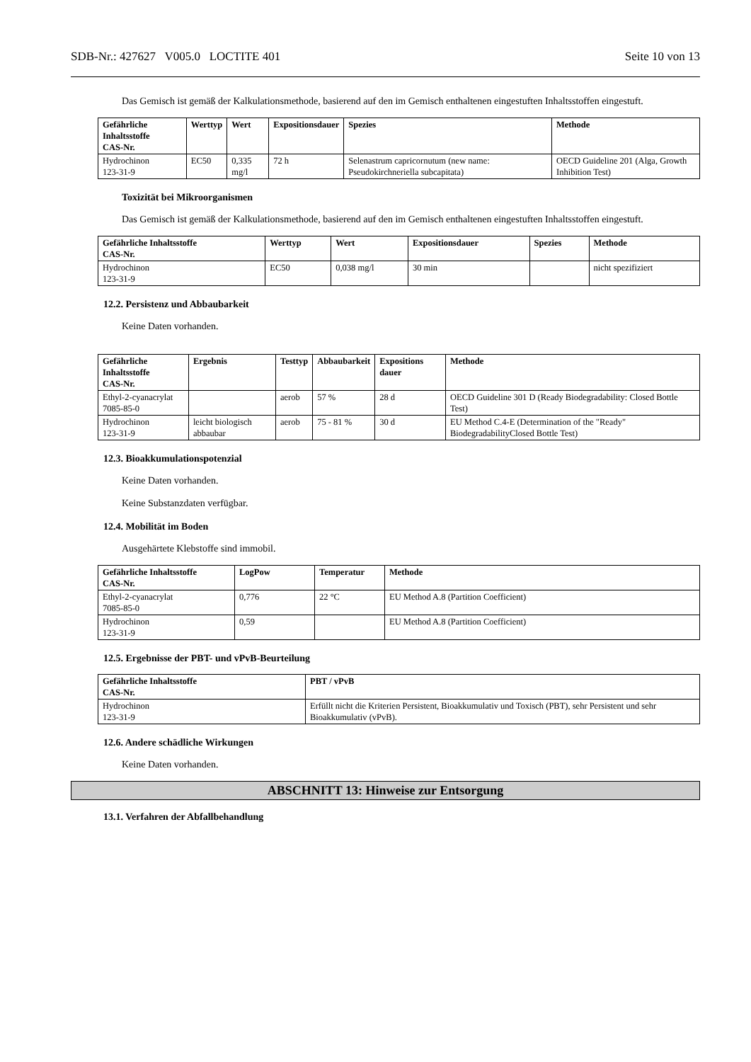SDB-Nr.: 427627 V005.0 LOCTITE 401 Seite 10 von 13
Das Gemisch ist gemäß der Kalkulationsmethode, basierend auf den im Gemisch enthaltenen eingestuften Inhaltsstoffen eingestuft.
| Gefährliche Inhaltsstoffe CAS-Nr. | Werttyp | Wert | Expositionsdauer | Spezies | Methode |
| --- | --- | --- | --- | --- | --- |
| Hydrochinon 123-31-9 | EC50 | 0,335 mg/l | 72 h | Selenastrum capricornutum (new name: Pseudokirchneriella subcapitata) | OECD Guideline 201 (Alga, Growth Inhibition Test) |
Toxizität bei Mikroorganismen
Das Gemisch ist gemäß der Kalkulationsmethode, basierend auf den im Gemisch enthaltenen eingestuften Inhaltsstoffen eingestuft.
| Gefährliche Inhaltsstoffe CAS-Nr. | Werttyp | Wert | Expositionsdauer | Spezies | Methode |
| --- | --- | --- | --- | --- | --- |
| Hydrochinon 123-31-9 | EC50 | 0,038 mg/l | 30 min | | nicht spezifiziert |
12.2. Persistenz und Abbaubarkeit
Keine Daten vorhanden.
| Gefährliche Inhaltsstoffe CAS-Nr. | Ergebnis | Testtyp | Abbaubarkeit | Expositions dauer | Methode |
| --- | --- | --- | --- | --- | --- |
| Ethyl-2-cyanacrylat 7085-85-0 | | aerob | 57 % | 28 d | OECD Guideline 301 D (Ready Biodegradability: Closed Bottle Test) |
| Hydrochinon 123-31-9 | leicht biologisch abbaubar | aerob | 75 - 81 % | 30 d | EU Method C.4-E (Determination of the "Ready" BiodegradabilityClosed Bottle Test) |
12.3. Bioakkumulationspotenzial
Keine Daten vorhanden.
Keine Substanzdaten verfügbar.
12.4. Mobilität im Boden
Ausgehärtete Klebstoffe sind immobil.
| Gefährliche Inhaltsstoffe CAS-Nr. | LogPow | Temperatur | Methode |
| --- | --- | --- | --- |
| Ethyl-2-cyanacrylat 7085-85-0 | 0,776 | 22 °C | EU Method A.8 (Partition Coefficient) |
| Hydrochinon 123-31-9 | 0,59 | | EU Method A.8 (Partition Coefficient) |
12.5. Ergebnisse der PBT- und vPvB-Beurteilung
| Gefährliche Inhaltsstoffe CAS-Nr. | PBT / vPvB |
| --- | --- |
| Hydrochinon 123-31-9 | Erfüllt nicht die Kriterien Persistent, Bioakkumulativ und Toxisch (PBT), sehr Persistent und sehr Bioakkumulativ (vPvB). |
12.6. Andere schädliche Wirkungen
Keine Daten vorhanden.
ABSCHNITT 13: Hinweise zur Entsorgung
13.1. Verfahren der Abfallbehandlung